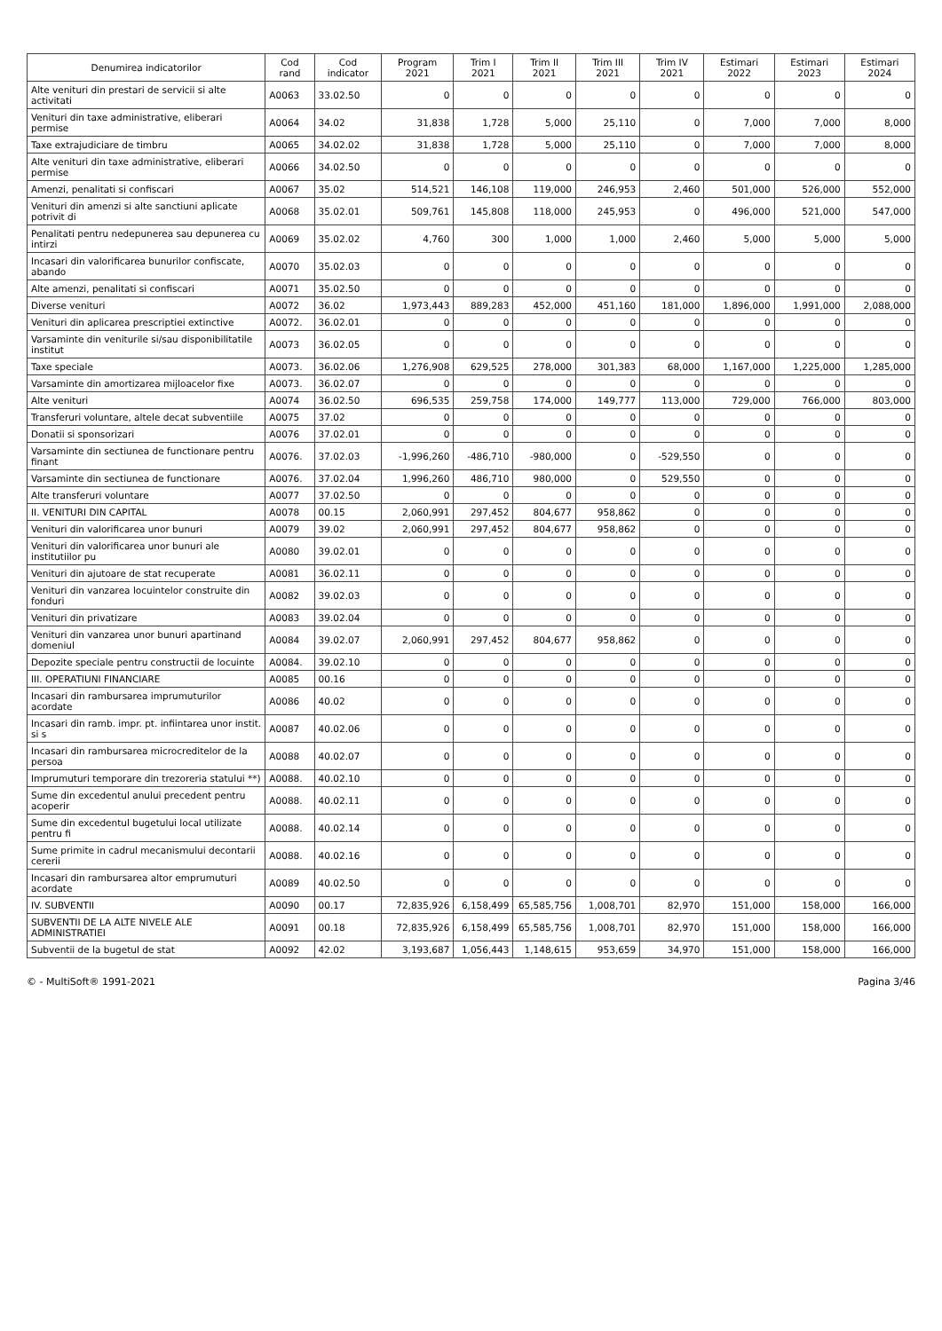| Denumirea indicatorilor | Cod rand | Cod indicator | Program 2021 | Trim I 2021 | Trim II 2021 | Trim III 2021 | Trim IV 2021 | Estimari 2022 | Estimari 2023 | Estimari 2024 |
| --- | --- | --- | --- | --- | --- | --- | --- | --- | --- | --- |
| Alte venituri din prestari de servicii si alte activitati | A0063 | 33.02.50 | 0 | 0 | 0 | 0 | 0 | 0 | 0 | 0 |
| Venituri din taxe administrative, eliberari permise | A0064 | 34.02 | 31,838 | 1,728 | 5,000 | 25,110 | 0 | 7,000 | 7,000 | 8,000 |
| Taxe extrajudiciare de timbru | A0065 | 34.02.02 | 31,838 | 1,728 | 5,000 | 25,110 | 0 | 7,000 | 7,000 | 8,000 |
| Alte venituri din taxe administrative, eliberari permise | A0066 | 34.02.50 | 0 | 0 | 0 | 0 | 0 | 0 | 0 | 0 |
| Amenzi, penalitati si confiscari | A0067 | 35.02 | 514,521 | 146,108 | 119,000 | 246,953 | 2,460 | 501,000 | 526,000 | 552,000 |
| Venituri din amenzi si alte sanctiuni aplicate potrivit di | A0068 | 35.02.01 | 509,761 | 145,808 | 118,000 | 245,953 | 0 | 496,000 | 521,000 | 547,000 |
| Penalitati pentru nedepunerea sau depunerea cu intirzi | A0069 | 35.02.02 | 4,760 | 300 | 1,000 | 1,000 | 2,460 | 5,000 | 5,000 | 5,000 |
| Incasari din valorificarea bunurilor confiscate, abando | A0070 | 35.02.03 | 0 | 0 | 0 | 0 | 0 | 0 | 0 | 0 |
| Alte amenzi, penalitati si confiscari | A0071 | 35.02.50 | 0 | 0 | 0 | 0 | 0 | 0 | 0 | 0 |
| Diverse venituri | A0072 | 36.02 | 1,973,443 | 889,283 | 452,000 | 451,160 | 181,000 | 1,896,000 | 1,991,000 | 2,088,000 |
| Venituri din aplicarea prescriptiei extinctive | A0072. | 36.02.01 | 0 | 0 | 0 | 0 | 0 | 0 | 0 | 0 |
| Varsaminte din veniturile si/sau disponibilitatile institut | A0073 | 36.02.05 | 0 | 0 | 0 | 0 | 0 | 0 | 0 | 0 |
| Taxe speciale | A0073. | 36.02.06 | 1,276,908 | 629,525 | 278,000 | 301,383 | 68,000 | 1,167,000 | 1,225,000 | 1,285,000 |
| Varsaminte din amortizarea mijloacelor fixe | A0073. | 36.02.07 | 0 | 0 | 0 | 0 | 0 | 0 | 0 | 0 |
| Alte venituri | A0074 | 36.02.50 | 696,535 | 259,758 | 174,000 | 149,777 | 113,000 | 729,000 | 766,000 | 803,000 |
| Transferuri voluntare, altele decat subventiile | A0075 | 37.02 | 0 | 0 | 0 | 0 | 0 | 0 | 0 | 0 |
| Donatii si sponsorizari | A0076 | 37.02.01 | 0 | 0 | 0 | 0 | 0 | 0 | 0 | 0 |
| Varsaminte din sectiunea de functionare pentru finant | A0076. | 37.02.03 | -1,996,260 | -486,710 | -980,000 | 0 | -529,550 | 0 | 0 | 0 |
| Varsaminte din sectiunea de functionare | A0076. | 37.02.04 | 1,996,260 | 486,710 | 980,000 | 0 | 529,550 | 0 | 0 | 0 |
| Alte transferuri voluntare | A0077 | 37.02.50 | 0 | 0 | 0 | 0 | 0 | 0 | 0 | 0 |
| II. VENITURI DIN CAPITAL | A0078 | 00.15 | 2,060,991 | 297,452 | 804,677 | 958,862 | 0 | 0 | 0 | 0 |
| Venituri din valorificarea unor bunuri | A0079 | 39.02 | 2,060,991 | 297,452 | 804,677 | 958,862 | 0 | 0 | 0 | 0 |
| Venituri din valorificarea unor bunuri ale institutiilor pu | A0080 | 39.02.01 | 0 | 0 | 0 | 0 | 0 | 0 | 0 | 0 |
| Venituri din ajutoare de stat recuperate | A0081 | 36.02.11 | 0 | 0 | 0 | 0 | 0 | 0 | 0 | 0 |
| Venituri din vanzarea locuintelor construite din fonduri | A0082 | 39.02.03 | 0 | 0 | 0 | 0 | 0 | 0 | 0 | 0 |
| Venituri din privatizare | A0083 | 39.02.04 | 0 | 0 | 0 | 0 | 0 | 0 | 0 | 0 |
| Venituri din vanzarea unor bunuri apartinand domeniul | A0084 | 39.02.07 | 2,060,991 | 297,452 | 804,677 | 958,862 | 0 | 0 | 0 | 0 |
| Depozite speciale pentru constructii de locuinte | A0084. | 39.02.10 | 0 | 0 | 0 | 0 | 0 | 0 | 0 | 0 |
| III. OPERATIUNI FINANCIARE | A0085 | 00.16 | 0 | 0 | 0 | 0 | 0 | 0 | 0 | 0 |
| Incasari din rambursarea imprumuturilor acordate | A0086 | 40.02 | 0 | 0 | 0 | 0 | 0 | 0 | 0 | 0 |
| Incasari din ramb. impr. pt. infiintarea unor instit. si s | A0087 | 40.02.06 | 0 | 0 | 0 | 0 | 0 | 0 | 0 | 0 |
| Incasari din rambursarea microcreditelor de la persoa | A0088 | 40.02.07 | 0 | 0 | 0 | 0 | 0 | 0 | 0 | 0 |
| Imprumuturi temporare din trezoreria statului **) | A0088. | 40.02.10 | 0 | 0 | 0 | 0 | 0 | 0 | 0 | 0 |
| Sume din excedentul anului precedent pentru acoperir | A0088. | 40.02.11 | 0 | 0 | 0 | 0 | 0 | 0 | 0 | 0 |
| Sume din excedentul bugetului local utilizate pentru fi | A0088. | 40.02.14 | 0 | 0 | 0 | 0 | 0 | 0 | 0 | 0 |
| Sume primite in cadrul mecanismului decontarii cererii | A0088. | 40.02.16 | 0 | 0 | 0 | 0 | 0 | 0 | 0 | 0 |
| Incasari din rambursarea altor emprumuturi acordate | A0089 | 40.02.50 | 0 | 0 | 0 | 0 | 0 | 0 | 0 | 0 |
| IV. SUBVENTII | A0090 | 00.17 | 72,835,926 | 6,158,499 | 65,585,756 | 1,008,701 | 82,970 | 151,000 | 158,000 | 166,000 |
| SUBVENTII DE LA ALTE NIVELE ALE ADMINISTRATIEI | A0091 | 00.18 | 72,835,926 | 6,158,499 | 65,585,756 | 1,008,701 | 82,970 | 151,000 | 158,000 | 166,000 |
| Subventii de la bugetul de stat | A0092 | 42.02 | 3,193,687 | 1,056,443 | 1,148,615 | 953,659 | 34,970 | 151,000 | 158,000 | 166,000 |
© - MultiSoft® 1991-2021 Pagina 3/46